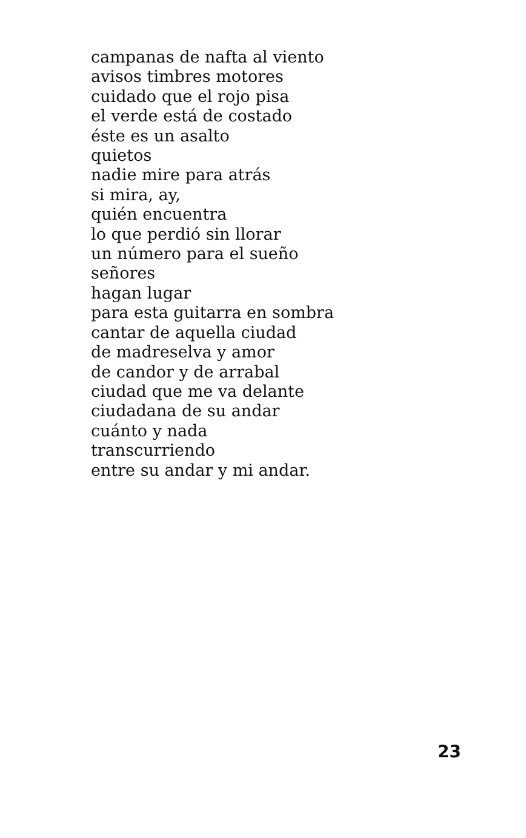campanas de nafta al viento
avisos timbres motores
cuidado que el rojo pisa
el verde está de costado
éste es un asalto
quietos
nadie mire para atrás
si mira, ay,
quién encuentra
lo que perdió sin llorar
un número para el sueño
señores
hagan lugar
para esta guitarra en sombra
cantar de aquella ciudad
de madreselva y amor
de candor y de arrabal
ciudad que me va delante
ciudadana de su andar
cuánto y nada
transcurriendo
entre su andar y mi andar.
23